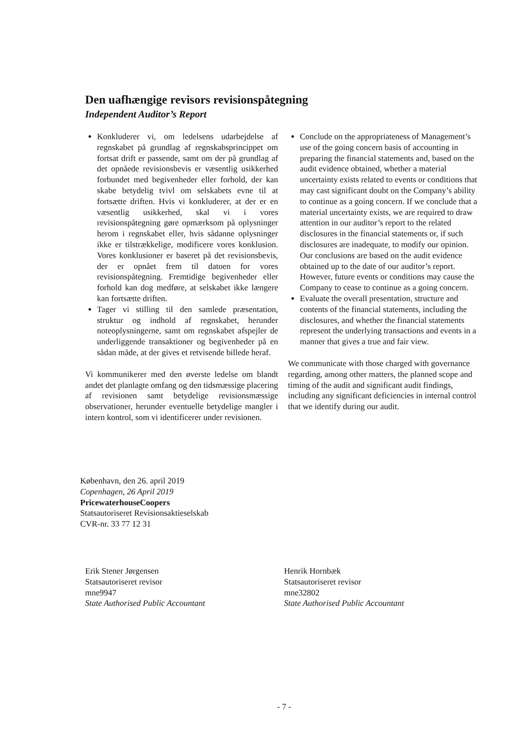Den uafhængige revisors revisionspåtegning
Independent Auditor’s Report
Konkluderer vi, om ledelsens udarbejdelse af regnskabet på grundlag af regnskabsprincippet om fortsat drift er passende, samt om der på grundlag af det opnåede revisionsbevis er væsentlig usikkerhed forbundet med begivenheder eller forhold, der kan skabe betydelig tvivl om selskabets evne til at fortsætte driften. Hvis vi konkluderer, at der er en væsentlig usikkerhed, skal vi i vores revisionspåtegning gøre opmærksom på oplysninger herom i regnskabet eller, hvis sådanne oplysninger ikke er tilstrækkelige, modificere vores konklusion. Vores konklusioner er baseret på det revisionsbevis, der er opnået frem til datoen for vores revisionspåtegning. Fremtidige begivenheder eller forhold kan dog medføre, at selskabet ikke længere kan fortsætte driften.
Tager vi stilling til den samlede præsentation, struktur og indhold af regnskabet, herunder noteoplysningerne, samt om regnskabet afspejler de underliggende transaktioner og begivenheder på en sådan måde, at der gives et retvisende billede heraf.
Vi kommunikerer med den øverste ledelse om blandt andet det planlagte omfang og den tidsmæssige placering af revisionen samt betydelige revisionsmæssige observationer, herunder eventuelle betydelige mangler i intern kontrol, som vi identificerer under revisionen.
Conclude on the appropriateness of Management’s use of the going concern basis of accounting in preparing the financial statements and, based on the audit evidence obtained, whether a material uncertainty exists related to events or conditions that may cast significant doubt on the Company’s ability to continue as a going concern. If we conclude that a material uncertainty exists, we are required to draw attention in our auditor’s report to the related disclosures in the financial statements or, if such disclosures are inadequate, to modify our opinion. Our conclusions are based on the audit evidence obtained up to the date of our auditor’s report. However, future events or conditions may cause the Company to cease to continue as a going concern.
Evaluate the overall presentation, structure and contents of the financial statements, including the disclosures, and whether the financial statements represent the underlying transactions and events in a manner that gives a true and fair view.
We communicate with those charged with governance regarding, among other matters, the planned scope and timing of the audit and significant audit findings, including any significant deficiencies in internal control that we identify during our audit.
København, den 26. april 2019
Copenhagen, 26 April 2019
PricewaterhouseCoopers
Statsautoriseret Revisionsaktieselskab
CVR-nr. 33 77 12 31
Erik Stener Jørgensen
Statsautoriseret revisor
mne9947
State Authorised Public Accountant
Henrik Hornbæk
Statsautoriseret revisor
mne32802
State Authorised Public Accountant
- 7 -